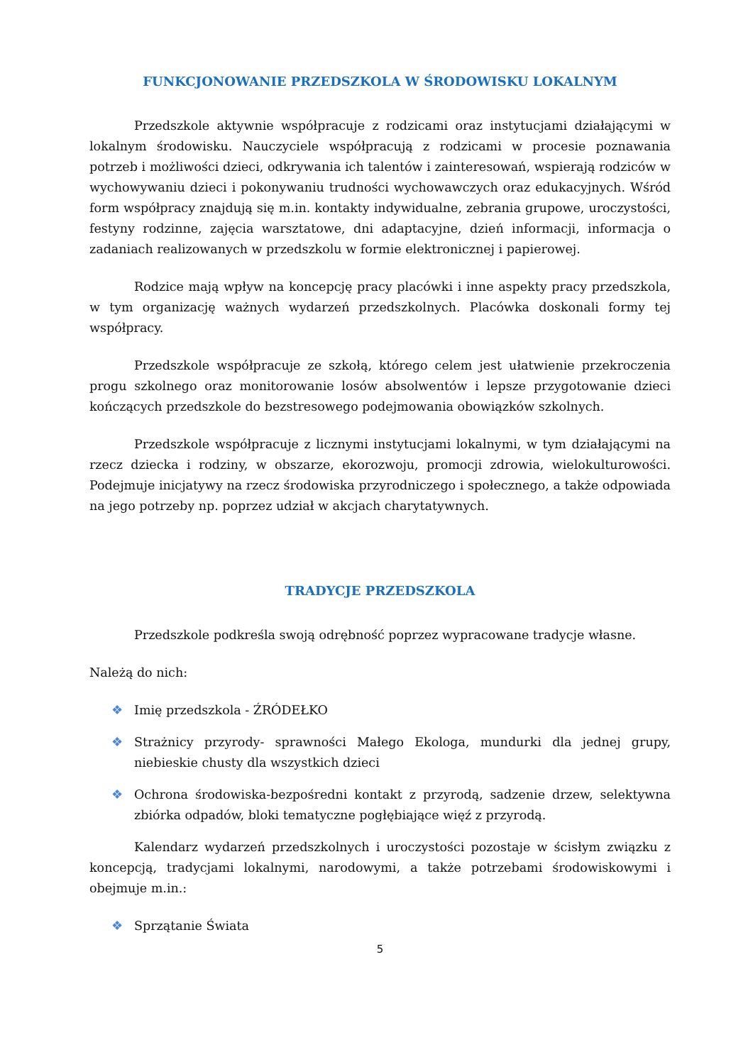FUNKCJONOWANIE PRZEDSZKOLA W ŚRODOWISKU LOKALNYM
Przedszkole aktywnie współpracuje z rodzicami oraz instytucjami działającymi w lokalnym środowisku. Nauczyciele współpracują z rodzicami w procesie poznawania potrzeb i możliwości dzieci, odkrywania ich talentów i zainteresowań, wspierają rodziców w wychowywaniu dzieci i pokonywaniu trudności wychowawczych oraz edukacyjnych. Wśród form współpracy znajdują się m.in. kontakty indywidualne, zebrania grupowe, uroczystości, festyny rodzinne, zajęcia warsztatowe, dni adaptacyjne, dzień informacji, informacja o zadaniach realizowanych w przedszkolu w formie elektronicznej i papierowej.
Rodzice mają wpływ na koncepcję pracy placówki i inne aspekty pracy przedszkola, w tym organizację ważnych wydarzeń przedszkolnych. Placówka doskonali formy tej współpracy.
Przedszkole współpracuje ze szkołą, którego celem jest ułatwienie przekroczenia progu szkolnego oraz monitorowanie losów absolwentów i lepsze przygotowanie dzieci kończących przedszkole do bezstresowego podejmowania obowiązków szkolnych.
Przedszkole współpracuje z licznymi instytucjami lokalnymi, w tym działającymi na rzecz dziecka i rodziny, w obszarze, ekorozwoju, promocji zdrowia, wielokulturowości. Podejmuje inicjatywy na rzecz środowiska przyrodniczego i społecznego, a także odpowiada na jego potrzeby np. poprzez udział w akcjach charytatywnych.
TRADYCJE PRZEDSZKOLA
Przedszkole podkreśla swoją odrębność poprzez wypracowane tradycje własne.
Należą do nich:
❖ Imię przedszkola - ŹRÓDEŁKO
❖ Strażnicy przyrody- sprawności Małego Ekologa, mundurki dla jednej grupy, niebieskie chusty dla wszystkich dzieci
❖ Ochrona środowiska-bezpośredni kontakt z przyrodą, sadzenie drzew, selektywna zbiórka odpadów, bloki tematyczne pogłębiające więź z przyrodą.
Kalendarz wydarzeń przedszkolnych i uroczystości pozostaje w ścisłym związku z koncepcją, tradycjami lokalnymi, narodowymi, a także potrzebami środowiskowymi i obejmuje m.in.:
❖ Sprzątanie Świata
5